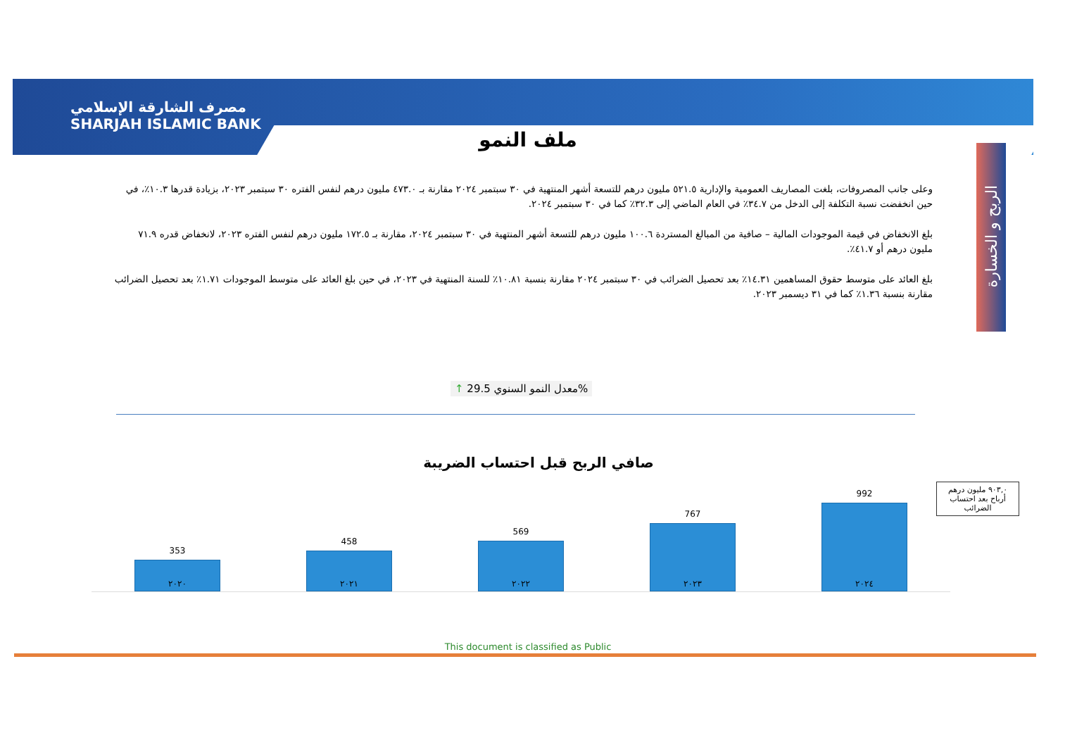مصرف الشارقة الإسلامي
SHARJAH ISLAMIC BANK
ملف النمو
الربح و الخسارة
وعلى جانب المصروفات، بلغت المصاريف العمومية والإدارية ٥٢١.٥ مليون درهم للتسعة أشهر المنتهية في ٣٠ سبتمبر ٢٠٢٤ مقارنة بـ ٤٧٣.٠ مليون درهم لنفس الفتره ٣٠ سبتمبر ٢٠٢٣، بزيادة قدرها ١٠.٣٪، في حين انخفضت نسبة التكلفة إلى الدخل من ٣٤.٧٪ في العام الماضي إلى ٣٢.٣٪ كما في ٣٠ سبتمبر ٢٠٢٤.
بلغ الانخفاض في قيمة الموجودات المالية – صافية من المبالغ المستردة ١٠٠.٦ مليون درهم للتسعة أشهر المنتهية في ٣٠ سبتمبر ٢٠٢٤، مقارنة بـ ١٧٢.٥ مليون درهم لنفس الفتره ٢٠٢٣، لانخفاض قدره ٧١.٩ مليون درهم أو ٤١.٧٪.
بلغ العائد على متوسط حقوق المساهمين ١٤.٣١٪ بعد تحصيل الضرائب في ٣٠ سبتمبر ٢٠٢٤ مقارنة بنسبة ١٠.٨١٪ للسنة المنتهية في ٢٠٢٣، في حين بلغ العائد على متوسط الموجودات ١.٧١٪ بعد تحصيل الضرائب مقارنة بنسبة ١.٣٦٪ كما في ٣١ ديسمبر ٢٠٢٣.
↑ معدل النمو السنوي 29.5%
صافي الربح قبل احتساب الضريبة
353
458
569
767
992
٢٠٢٠ ٢٠٢١ ٢٠٢٢ ٢٠٢٣ ٢٠٢٤
٩٠٣,٠ مليون درهم أرباح بعد احتساب الضرائب
This document is classified as Public